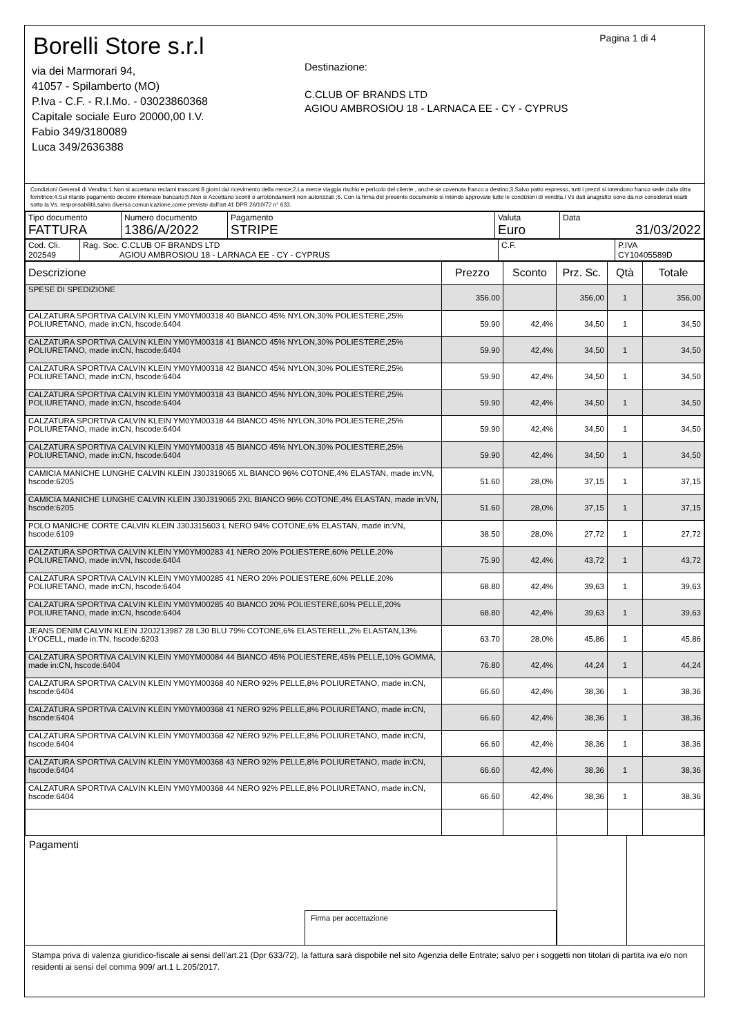Borelli Store s.r.l
via dei Marmorari 94,
41057 - Spilamberto (MO)
P.Iva - C.F. - R.I.Mo. - 03023860368
Capitale sociale Euro 20000,00 I.V.
Fabio 349/3180089
Luca 349/2636388
Destinazione:
C.CLUB OF BRANDS LTD
AGIOU AMBROSIOU 18 - LARNACA EE - CY - CYPRUS
Pagina 1 di 4
Condizioni Generali di Vendita:1.Non si accettano reclami trascorsi 8 giorni dal ricevimento della merce;2.La merce viaggia rischio e pericolo del cliente , anche se covenuta franco a destino;3.Salvo patto espresso, tutti i prezzi si intendono franco sede dalla ditta fornitrice;4.Sul ritardo pagamento decorre interesse bancario;5.Non si Accettano sconti o arrotondamenti non autorizzati ;6. Con la firma del presente documento si intendo approvate tutte le condizioni di vendita.I Vs dati anagrafici sono da noi considerati esatti sotto la Vs. responsabilità,salvo diversa comunicazione,come previsto dall'art 41 DPR 26/10/72 n° 633.
| Tipo documento FATTURA | Numero documento 1386/A/2022 | Pagamento STRIPE | Valuta Euro | Data 31/03/2022 |
| Cod. Cli. 202549 | Rag. Soc. C.CLUB OF BRANDS LTD AGIOU AMBROSIOU 18 - LARNACA EE - CY - CYPRUS | C.F. | P.IVA CY10405589D |
| Descrizione | Prezzo | Sconto | Prz. Sc. | Qtà | Totale |
| --- | --- | --- | --- | --- | --- |
| SPESE DI SPEDIZIONE | 356.00 | | 356,00 | 1 | 356,00 |
| CALZATURA SPORTIVA CALVIN KLEIN YM0YM00318 40 BIANCO 45% NYLON,30% POLIESTERE,25% POLIURETANO, made in:CN, hscode:6404 | 59.90 | 42,4% | 34,50 | 1 | 34,50 |
| CALZATURA SPORTIVA CALVIN KLEIN YM0YM00318 41 BIANCO 45% NYLON,30% POLIESTERE,25% POLIURETANO, made in:CN, hscode:6404 | 59.90 | 42,4% | 34,50 | 1 | 34,50 |
| CALZATURA SPORTIVA CALVIN KLEIN YM0YM00318 42 BIANCO 45% NYLON,30% POLIESTERE,25% POLIURETANO, made in:CN, hscode:6404 | 59.90 | 42,4% | 34,50 | 1 | 34,50 |
| CALZATURA SPORTIVA CALVIN KLEIN YM0YM00318 43 BIANCO 45% NYLON,30% POLIESTERE,25% POLIURETANO, made in:CN, hscode:6404 | 59.90 | 42,4% | 34,50 | 1 | 34,50 |
| CALZATURA SPORTIVA CALVIN KLEIN YM0YM00318 44 BIANCO 45% NYLON,30% POLIESTERE,25% POLIURETANO, made in:CN, hscode:6404 | 59.90 | 42,4% | 34,50 | 1 | 34,50 |
| CALZATURA SPORTIVA CALVIN KLEIN YM0YM00318 45 BIANCO 45% NYLON,30% POLIESTERE,25% POLIURETANO, made in:CN, hscode:6404 | 59.90 | 42,4% | 34,50 | 1 | 34,50 |
| CAMICIA MANICHE LUNGHE CALVIN KLEIN J30J319065 XL BIANCO 96% COTONE,4% ELASTAN, made in:VN, hscode:6205 | 51.60 | 28,0% | 37,15 | 1 | 37,15 |
| CAMICIA MANICHE LUNGHE CALVIN KLEIN J30J319065 2XL BIANCO 96% COTONE,4% ELASTAN, made in:VN, hscode:6205 | 51.60 | 28,0% | 37,15 | 1 | 37,15 |
| POLO MANICHE CORTE CALVIN KLEIN J30J315603 L NERO 94% COTONE,6% ELASTAN, made in:VN, hscode:6109 | 38.50 | 28,0% | 27,72 | 1 | 27,72 |
| CALZATURA SPORTIVA CALVIN KLEIN YM0YM00283 41 NERO 20% POLIESTERE,60% PELLE,20% POLIURETANO, made in:VN, hscode:6404 | 75.90 | 42,4% | 43,72 | 1 | 43,72 |
| CALZATURA SPORTIVA CALVIN KLEIN YM0YM00285 41 NERO 20% POLIESTERE,60% PELLE,20% POLIURETANO, made in:CN, hscode:6404 | 68.80 | 42,4% | 39,63 | 1 | 39,63 |
| CALZATURA SPORTIVA CALVIN KLEIN YM0YM00285 40 BIANCO 20% POLIESTERE,60% PELLE,20% POLIURETANO, made in:CN, hscode:6404 | 68.80 | 42,4% | 39,63 | 1 | 39,63 |
| JEANS DENIM CALVIN KLEIN J20J213987 28 L30 BLU 79% COTONE,6% ELASTERELL,2% ELASTAN,13% LYOCELL, made in:TN, hscode:6203 | 63.70 | 28,0% | 45,86 | 1 | 45,86 |
| CALZATURA SPORTIVA CALVIN KLEIN YM0YM00084 44 BIANCO 45% POLIESTERE,45% PELLE,10% GOMMA, made in:CN, hscode:6404 | 76.80 | 42,4% | 44,24 | 1 | 44,24 |
| CALZATURA SPORTIVA CALVIN KLEIN YM0YM00368 40 NERO 92% PELLE,8% POLIURETANO, made in:CN, hscode:6404 | 66.60 | 42,4% | 38,36 | 1 | 38,36 |
| CALZATURA SPORTIVA CALVIN KLEIN YM0YM00368 41 NERO 92% PELLE,8% POLIURETANO, made in:CN, hscode:6404 | 66.60 | 42,4% | 38,36 | 1 | 38,36 |
| CALZATURA SPORTIVA CALVIN KLEIN YM0YM00368 42 NERO 92% PELLE,8% POLIURETANO, made in:CN, hscode:6404 | 66.60 | 42,4% | 38,36 | 1 | 38,36 |
| CALZATURA SPORTIVA CALVIN KLEIN YM0YM00368 43 NERO 92% PELLE,8% POLIURETANO, made in:CN, hscode:6404 | 66.60 | 42,4% | 38,36 | 1 | 38,36 |
| CALZATURA SPORTIVA CALVIN KLEIN YM0YM00368 44 NERO 92% PELLE,8% POLIURETANO, made in:CN, hscode:6404 | 66.60 | 42,4% | 38,36 | 1 | 38,36 |
Pagamenti
Firma per accettazione
Stampa priva di valenza giuridico-fiscale ai sensi dell'art.21 (Dpr 633/72), la fattura sarà dispobile nel sito Agenzia delle Entrate; salvo per i soggetti non titolari di partita iva e/o non residenti ai sensi del comma 909/ art.1 L.205/2017.